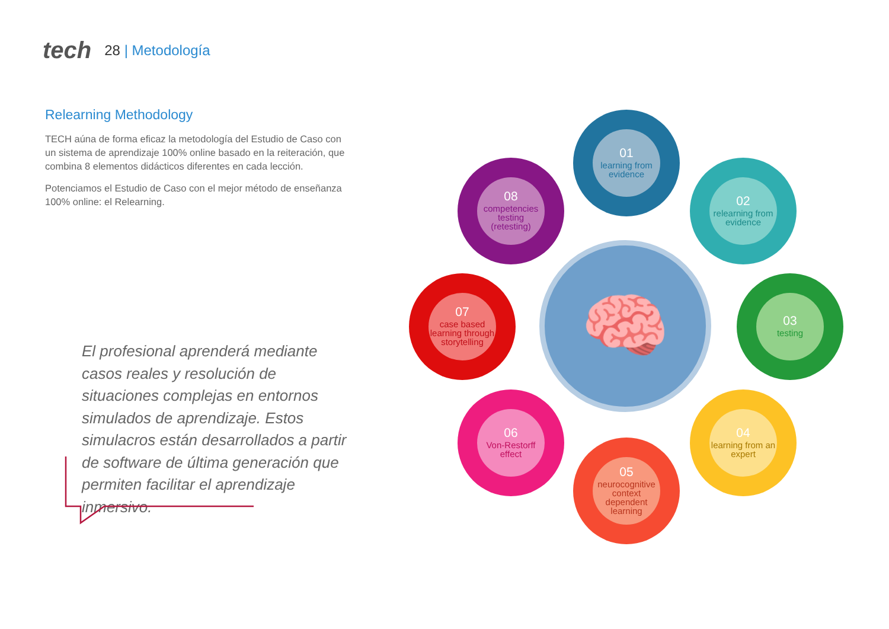tech
28 | Metodología
Relearning Methodology
TECH aúna de forma eficaz la metodología del Estudio de Caso con un sistema de aprendizaje 100% online basado en la reiteración, que combina 8 elementos didácticos diferentes en cada lección.
Potenciamos el Estudio de Caso con el mejor método de enseñanza 100% online: el Relearning.
El profesional aprenderá mediante casos reales y resolución de situaciones complejas en entornos simulados de aprendizaje. Estos simulacros están desarrollados a partir de software de última generación que permiten facilitar el aprendizaje inmersivo.
🧠
01
learning from evidence
02
relearning from evidence
03
testing
04
learning from an expert
05
neurocognitive context dependent learning
06
Von-Restorff effect
07
case based learning through storytelling
08
competencies testing (retesting)